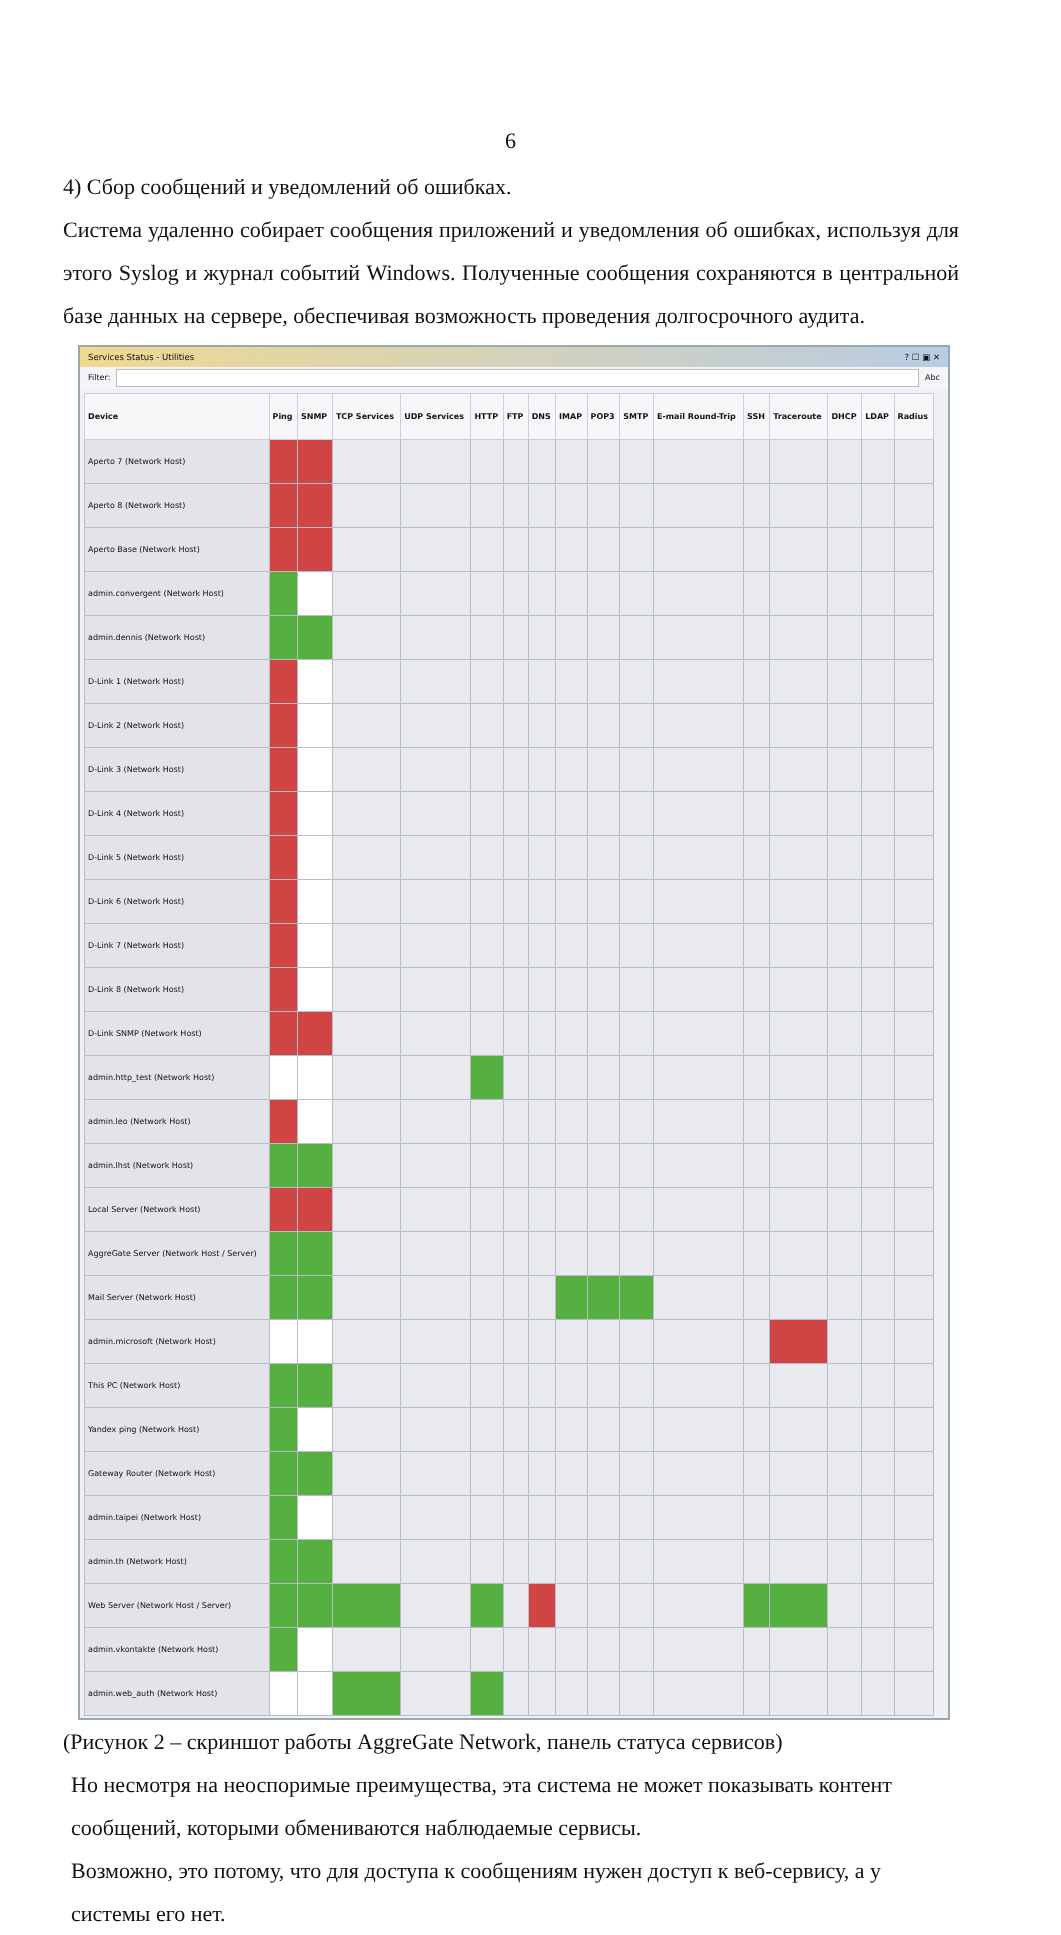6
4) Сбор сообщений и уведомлений об ошибках.
Система удаленно собирает сообщения приложений и уведомления об ошибках, используя для этого Syslog и журнал событий Windows. Полученные сообщения сохраняются в центральной базе данных на сервере, обеспечивая возможность проведения долгосрочного аудита.
Services Status - Utilities? ☐ ▣ ✕
Filter: Abc
| Device | Ping | SNMP | TCP Services | UDP Services | HTTP | FTP | DNS | IMAP | POP3 | SMTP | E-mail Round-Trip | SSH | Traceroute | DHCP | LDAP | Radius |
| --- | --- | --- | --- | --- | --- | --- | --- | --- | --- | --- | --- | --- | --- | --- | --- | --- |
| Aperto 7 (Network Host) | | | | | | | | | | | | | | | | |
| Aperto 8 (Network Host) | | | | | | | | | | | | | | | | |
| Aperto Base (Network Host) | | | | | | | | | | | | | | | | |
| admin.convergent (Network Host) | | | | | | | | | | | | | | | | |
| admin.dennis (Network Host) | | | | | | | | | | | | | | | | |
| D-Link 1 (Network Host) | | | | | | | | | | | | | | | | |
| D-Link 2 (Network Host) | | | | | | | | | | | | | | | | |
| D-Link 3 (Network Host) | | | | | | | | | | | | | | | | |
| D-Link 4 (Network Host) | | | | | | | | | | | | | | | | |
| D-Link 5 (Network Host) | | | | | | | | | | | | | | | | |
| D-Link 6 (Network Host) | | | | | | | | | | | | | | | | |
| D-Link 7 (Network Host) | | | | | | | | | | | | | | | | |
| D-Link 8 (Network Host) | | | | | | | | | | | | | | | | |
| D-Link SNMP (Network Host) | | | | | | | | | | | | | | | | |
| admin.http_test (Network Host) | | | | | | | | | | | | | | | | |
| admin.leo (Network Host) | | | | | | | | | | | | | | | | |
| admin.lhst (Network Host) | | | | | | | | | | | | | | | | |
| Local Server (Network Host) | | | | | | | | | | | | | | | | |
| AggreGate Server (Network Host / Server) | | | | | | | | | | | | | | | | |
| Mail Server (Network Host) | | | | | | | | | | | | | | | | |
| admin.microsoft (Network Host) | | | | | | | | | | | | | | | | |
| This PC (Network Host) | | | | | | | | | | | | | | | | |
| Yandex ping (Network Host) | | | | | | | | | | | | | | | | |
| Gateway Router (Network Host) | | | | | | | | | | | | | | | | |
| admin.taipei (Network Host) | | | | | | | | | | | | | | | | |
| admin.th (Network Host) | | | | | | | | | | | | | | | | |
| Web Server (Network Host / Server) | | | | | | | | | | | | | | | | |
| admin.vkontakte (Network Host) | | | | | | | | | | | | | | | | |
| admin.web_auth (Network Host) | | | | | | | | | | | | | | | | |
(Рисунок 2 – скриншот работы AggreGate Network, панель статуса сервисов)
Но несмотря на неоспоримые преимущества, эта система не может показывать контент сообщений, которыми обмениваются наблюдаемые сервисы.
Возможно, это потому, что для доступа к сообщениям нужен доступ к веб-сервису, а у системы его нет.